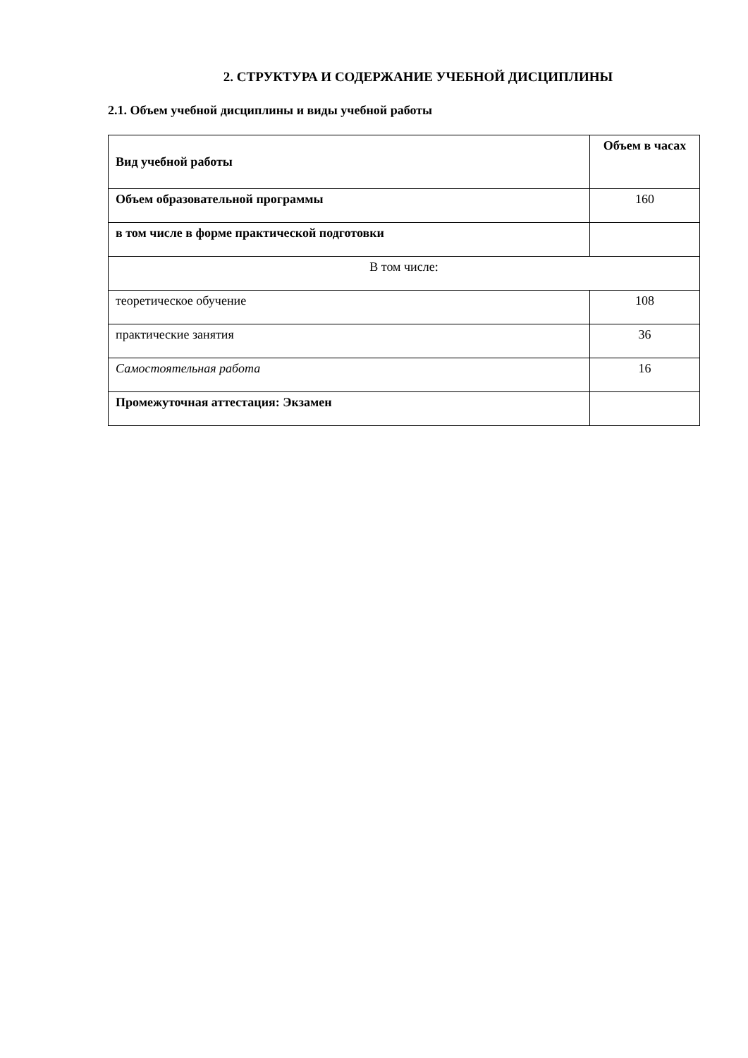2. СТРУКТУРА И СОДЕРЖАНИЕ УЧЕБНОЙ ДИСЦИПЛИНЫ
2.1. Объем учебной дисциплины и виды учебной работы
| Вид учебной работы | Объем в часах |
| --- | --- |
| Объем образовательной программы | 160 |
| в том числе в форме практической подготовки | |
| В том числе: | |
| теоретическое обучение | 108 |
| практические занятия | 36 |
| Самостоятельная работа | 16 |
| Промежуточная аттестация: Экзамен | |